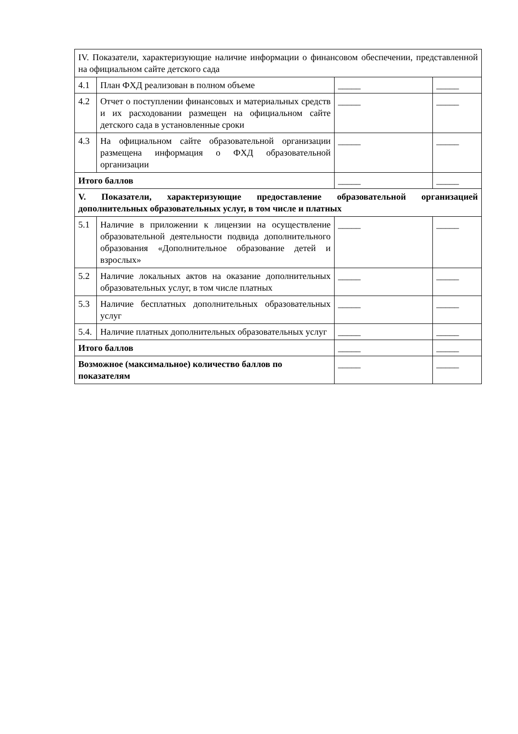| IV. Показатели, характеризующие наличие информации о финансовом обеспечении, представленной на официальном сайте детского сада | | | |
| 4.1 | План ФХД реализован в полном объеме | _____ | _____ |
| 4.2 | Отчет о поступлении финансовых и материальных средств и их расходовании размещен на официальном сайте детского сада в установленные сроки | _____ | _____ |
| 4.3 | На официальном сайте образовательной организации размещена информация о ФХД образовательной организации | _____ | _____ |
| Итого баллов | | _____ | _____ |
| V. Показатели, характеризующие предоставление образовательной организацией дополнительных образовательных услуг, в том числе и платных | | | |
| 5.1 | Наличие в приложении к лицензии на осуществление образовательной деятельности подвида дополнительного образования «Дополнительное образование детей и взрослых» | _____ | _____ |
| 5.2 | Наличие локальных актов на оказание дополнительных образовательных услуг, в том числе платных | _____ | _____ |
| 5.3 | Наличие бесплатных дополнительных образовательных услуг | _____ | _____ |
| 5.4. | Наличие платных дополнительных образовательных услуг | _____ | _____ |
| Итого баллов | | _____ | _____ |
| Возможное (максимальное) количество баллов по показателям | | _____ | _____ |